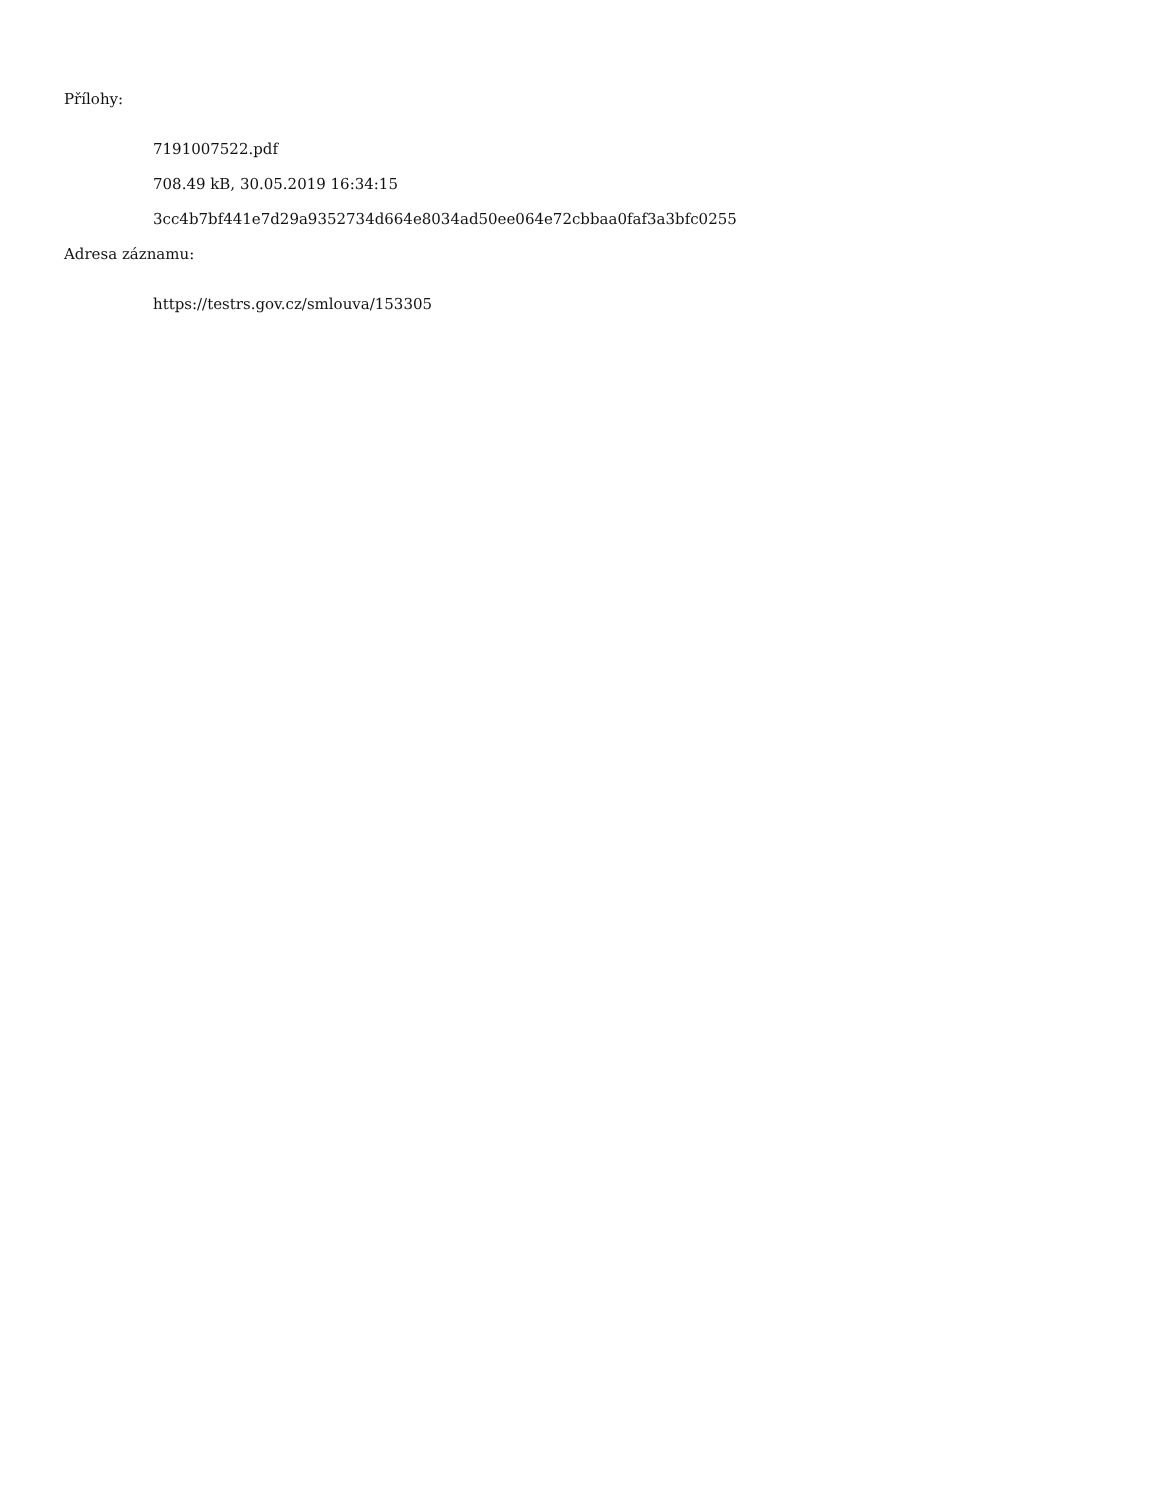Přílohy:
7191007522.pdf
708.49 kB, 30.05.2019 16:34:15
3cc4b7bf441e7d29a9352734d664e8034ad50ee064e72cbbaa0faf3a3bfc0255
Adresa záznamu:
https://testrs.gov.cz/smlouva/153305